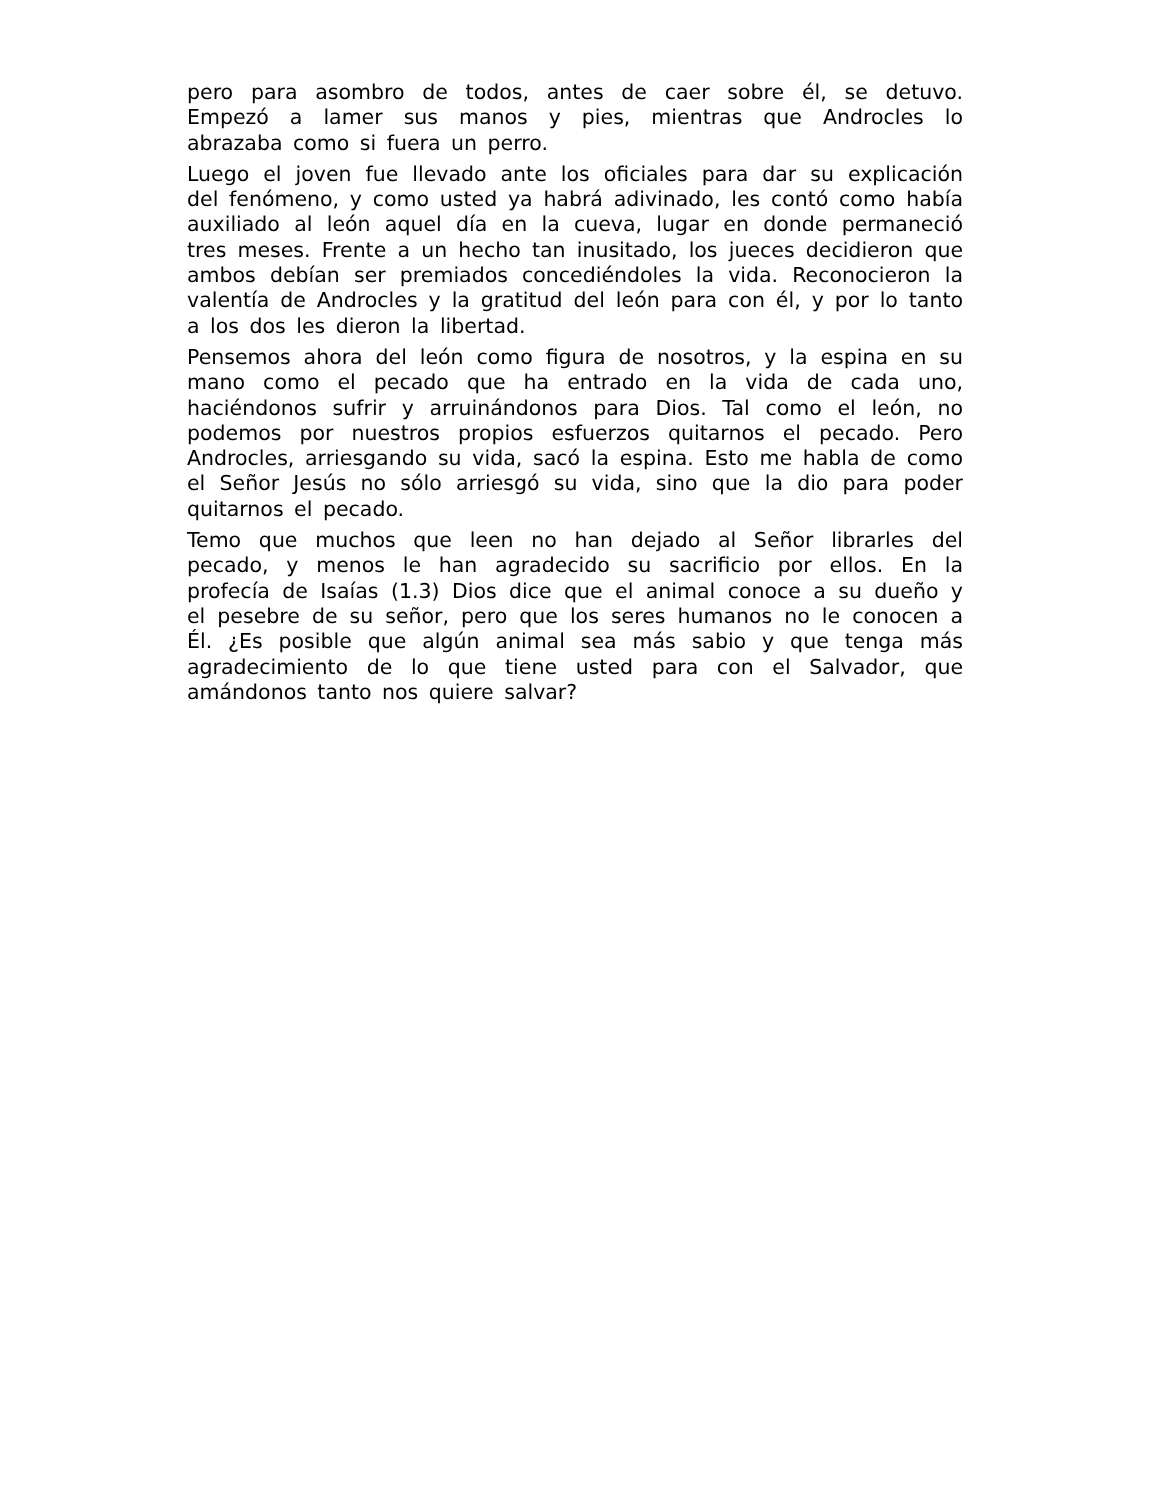pero para asombro de todos, antes de caer sobre él, se detuvo. Empezó a lamer sus manos y pies, mientras que Androcles lo abrazaba como si fuera un perro.
Luego el joven fue llevado ante los oficiales para dar su explicación del fenómeno, y como usted ya habrá adivinado, les contó como había auxiliado al león aquel día en la cueva, lugar en donde permaneció tres meses. Frente a un hecho tan inusitado, los jueces decidieron que ambos debían ser premiados concediéndoles la vida. Reconocieron la valentía de Androcles y la gratitud del león para con él, y por lo tanto a los dos les dieron la libertad.
Pensemos ahora del león como figura de nosotros, y la espina en su mano como el pecado que ha entrado en la vida de cada uno, haciéndonos sufrir y arruinándonos para Dios. Tal como el león, no podemos por nuestros propios esfuerzos quitarnos el pecado. Pero Androcles, arriesgando su vida, sacó la espina. Esto me habla de como el Señor Jesús no sólo arriesgó su vida, sino que la dio para poder quitarnos el pecado.
Temo que muchos que leen no han dejado al Señor librarles del pecado, y menos le han agradecido su sacrificio por ellos. En la profecía de Isaías (1.3) Dios dice que el animal conoce a su dueño y el pesebre de su señor, pero que los seres humanos no le conocen a Él. ¿Es posible que algún animal sea más sabio y que tenga más agradecimiento de lo que tiene usted para con el Salvador, que amándonos tanto nos quiere salvar?